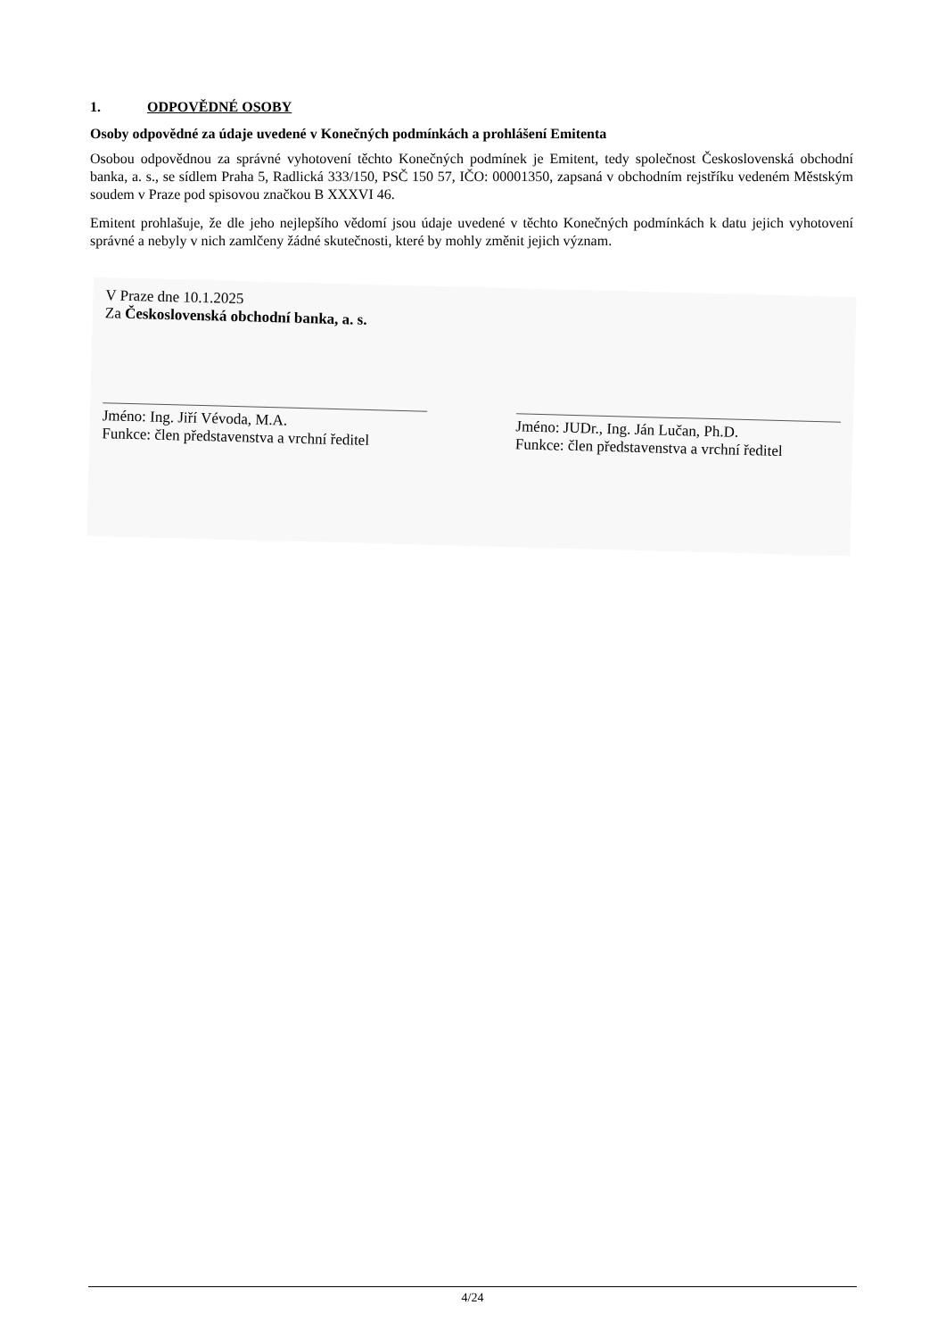1. ODPOVĚDNÉ OSOBY
Osoby odpovědné za údaje uvedené v Konečných podmínkách a prohlášení Emitenta
Osobou odpovědnou za správné vyhotovení těchto Konečných podmínek je Emitent, tedy společnost Československá obchodní banka, a. s., se sídlem Praha 5, Radlická 333/150, PSČ 150 57, IČO: 00001350, zapsaná v obchodním rejstříku vedeném Městským soudem v Praze pod spisovou značkou B XXXVI 46.
Emitent prohlašuje, že dle jeho nejlepšího vědomí jsou údaje uvedené v těchto Konečných podmínkách k datu jejich vyhotovení správné a nebyly v nich zamlčeny žádné skutečnosti, které by mohly změnit jejich význam.
V Praze dne 10.1.2025
Za Československá obchodní banka, a. s.
Jméno: Ing. Jiří Vévoda, M.A.
Funkce: člen představenstva a vrchní ředitel
Jméno: JUDr., Ing. Ján Lučan, Ph.D.
Funkce: člen představenstva a vrchní ředitel
4/24